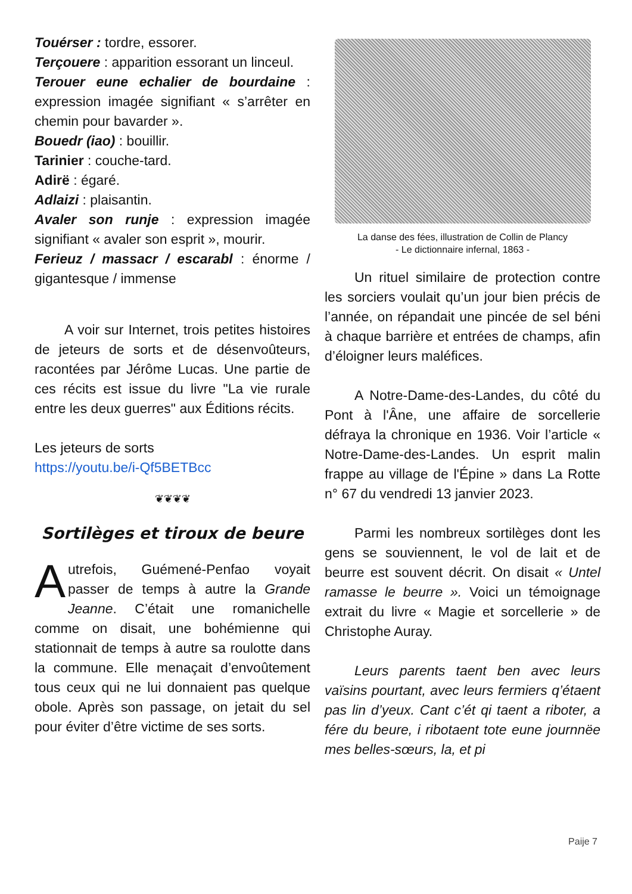Touérser : tordre, essorer.
Terçouere : apparition essorant un linceul.
Terouer eune echalier de bourdaine : expression imagée signifiant « s’arrêter en chemin pour bavarder ».
Bouedr (iao) : bouillir.
Tarinier : couche-tard.
Adirë : égaré.
Adlaizi : plaisantin.
Avaler son runje : expression imagée signifiant « avaler son esprit », mourir.
Ferieuz / massacr / escarabl : énorme / gigantesque / immense
A voir sur Internet, trois petites histoires de jeteurs de sorts et de désenvoûteurs, racontées par Jérôme Lucas. Une partie de ces récits est issue du livre "La vie rurale entre les deux guerres" aux Éditions récits.
Les jeteurs de sorts
https://youtu.be/i-Qf5BETBcc
❦❦❦❦
Sortilèges et tiroux de beure
Autrefois, Guémené-Penfao voyait passer de temps à autre la Grande Jeanne. C’était une romanichelle comme on disait, une bohémienne qui stationnait de temps à autre sa roulotte dans la commune. Elle menaçait d’envoûtement tous ceux qui ne lui donnaient pas quelque obole. Après son passage, on jetait du sel pour éviter d’être victime de ses sorts.
La danse des fées, illustration de Collin de Plancy
- Le dictionnaire infernal, 1863 -
Un rituel similaire de protection contre les sorciers voulait qu’un jour bien précis de l’année, on répandait une pincée de sel béni à chaque barrière et entrées de champs, afin d’éloigner leurs maléfices.
A Notre-Dame-des-Landes, du côté du Pont à l'Âne, une affaire de sorcellerie défraya la chronique en 1936. Voir l’article « Notre-Dame-des-Landes. Un esprit malin frappe au village de l'Épine » dans La Rotte n° 67 du vendredi 13 janvier 2023.
Parmi les nombreux sortilèges dont les gens se souviennent, le vol de lait et de beurre est souvent décrit. On disait « Untel ramasse le beurre ». Voici un témoignage extrait du livre « Magie et sorcellerie » de Christophe Auray.
Leurs parents taent ben avec leurs vaïsins pourtant, avec leurs fermiers q’étaent pas lin d’yeux. Cant c’ét qi taent a riboter, a fére du beure, i ribotaent tote eune journnëe mes belles-sœurs, la, et pi
Paije 7